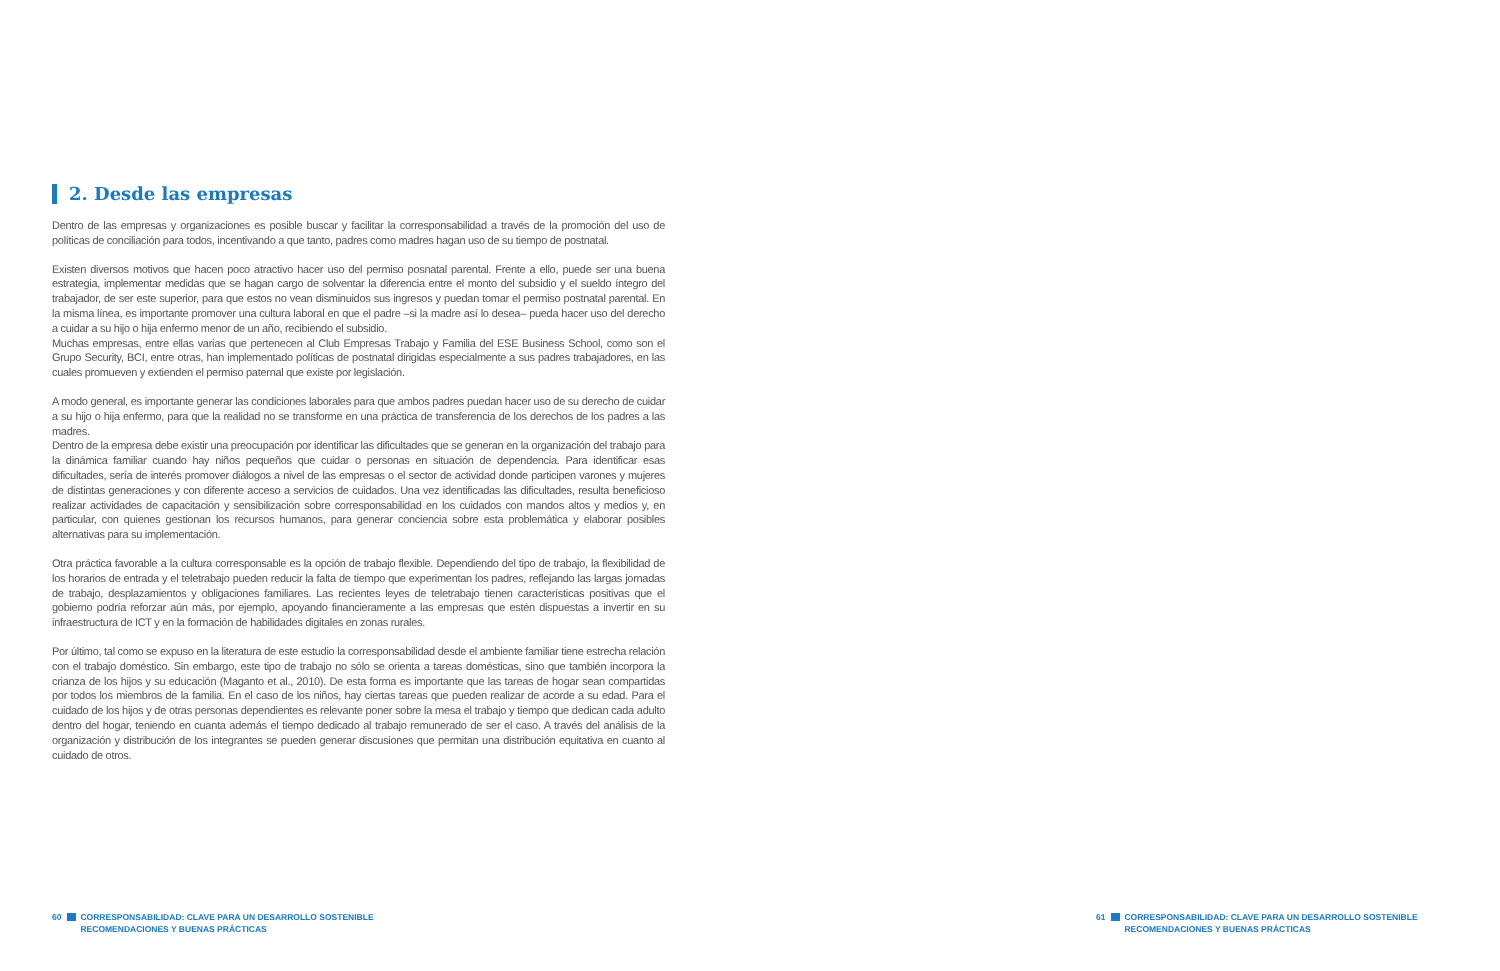2. Desde las empresas
Dentro de las empresas y organizaciones es posible buscar y facilitar la corresponsabilidad a través de la promoción del uso de políticas de conciliación para todos, incentivando a que tanto, padres como madres hagan uso de su tiempo de postnatal.
Existen diversos motivos que hacen poco atractivo hacer uso del permiso posnatal parental. Frente a ello, puede ser una buena estrategia, implementar medidas que se hagan cargo de solventar la diferencia entre el monto del subsidio y el sueldo íntegro del trabajador, de ser este superior, para que estos no vean disminuidos sus ingresos y puedan tomar el permiso postnatal parental. En la misma línea, es importante promover una cultura laboral en que el padre –si la madre así lo desea– pueda hacer uso del derecho a cuidar a su hijo o hija enfermo menor de un año, recibiendo el subsidio.
Muchas empresas, entre ellas varias que pertenecen al Club Empresas Trabajo y Familia del ESE Business School, como son el Grupo Security, BCI, entre otras, han implementado políticas de postnatal dirigidas especialmente a sus padres trabajadores, en las cuales promueven y extienden el permiso paternal que existe por legislación.
A modo general, es importante generar las condiciones laborales para que ambos padres puedan hacer uso de su derecho de cuidar a su hijo o hija enfermo, para que la realidad no se transforme en una práctica de transferencia de los derechos de los padres a las madres.
Dentro de la empresa debe existir una preocupación por identificar las dificultades que se generan en la organización del trabajo para la dinámica familiar cuando hay niños pequeños que cuidar o personas en situación de dependencia. Para identificar esas dificultades, sería de interés promover diálogos a nivel de las empresas o el sector de actividad donde participen varones y mujeres de distintas generaciones y con diferente acceso a servicios de cuidados. Una vez identificadas las dificultades, resulta beneficioso realizar actividades de capacitación y sensibilización sobre corresponsabilidad en los cuidados con mandos altos y medios y, en particular, con quienes gestionan los recursos humanos, para generar conciencia sobre esta problemática y elaborar posibles alternativas para su implementación.
Otra práctica favorable a la cultura corresponsable es la opción de trabajo flexible. Dependiendo del tipo de trabajo, la flexibilidad de los horarios de entrada y el teletrabajo pueden reducir la falta de tiempo que experimentan los padres, reflejando las largas jornadas de trabajo, desplazamientos y obligaciones familiares. Las recientes leyes de teletrabajo tienen características positivas que el gobierno podría reforzar aún más, por ejemplo, apoyando financieramente a las empresas que estén dispuestas a invertir en su infraestructura de ICT y en la formación de habilidades digitales en zonas rurales.
Por último, tal como se expuso en la literatura de este estudio la corresponsabilidad desde el ambiente familiar tiene estrecha relación con el trabajo doméstico. Sin embargo, este tipo de trabajo no sólo se orienta a tareas domésticas, sino que también incorpora la crianza de los hijos y su educación (Maganto et al., 2010). De esta forma es importante que las tareas de hogar sean compartidas por todos los miembros de la familia. En el caso de los niños, hay ciertas tareas que pueden realizar de acorde a su edad. Para el cuidado de los hijos y de otras personas dependientes es relevante poner sobre la mesa el trabajo y tiempo que dedican cada adulto dentro del hogar, teniendo en cuanta además el tiempo dedicado al trabajo remunerado de ser el caso. A través del análisis de la organización y distribución de los integrantes se pueden generar discusiones que permitan una distribución equitativa en cuanto al cuidado de otros.
60 CORRESPONSABILIDAD: CLAVE PARA UN DESARROLLO SOSTENIBLE
RECOMENDACIONES Y BUENAS PRÁCTICAS
61 CORRESPONSABILIDAD: CLAVE PARA UN DESARROLLO SOSTENIBLE
RECOMENDACIONES Y BUENAS PRÁCTICAS